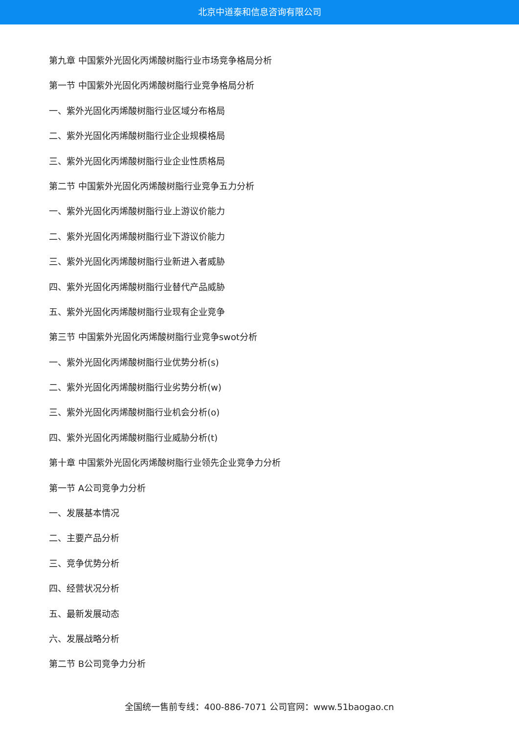北京中道泰和信息咨询有限公司
第九章 中国紫外光固化丙烯酸树脂行业市场竞争格局分析
第一节 中国紫外光固化丙烯酸树脂行业竞争格局分析
一、紫外光固化丙烯酸树脂行业区域分布格局
二、紫外光固化丙烯酸树脂行业企业规模格局
三、紫外光固化丙烯酸树脂行业企业性质格局
第二节 中国紫外光固化丙烯酸树脂行业竞争五力分析
一、紫外光固化丙烯酸树脂行业上游议价能力
二、紫外光固化丙烯酸树脂行业下游议价能力
三、紫外光固化丙烯酸树脂行业新进入者威胁
四、紫外光固化丙烯酸树脂行业替代产品威胁
五、紫外光固化丙烯酸树脂行业现有企业竞争
第三节 中国紫外光固化丙烯酸树脂行业竞争swot分析
一、紫外光固化丙烯酸树脂行业优势分析(s)
二、紫外光固化丙烯酸树脂行业劣势分析(w)
三、紫外光固化丙烯酸树脂行业机会分析(o)
四、紫外光固化丙烯酸树脂行业威胁分析(t)
第十章 中国紫外光固化丙烯酸树脂行业领先企业竞争力分析
第一节 A公司竞争力分析
一、发展基本情况
二、主要产品分析
三、竞争优势分析
四、经营状况分析
五、最新发展动态
六、发展战略分析
第二节 B公司竞争力分析
全国统一售前专线：400-886-7071 公司官网：www.51baogao.cn